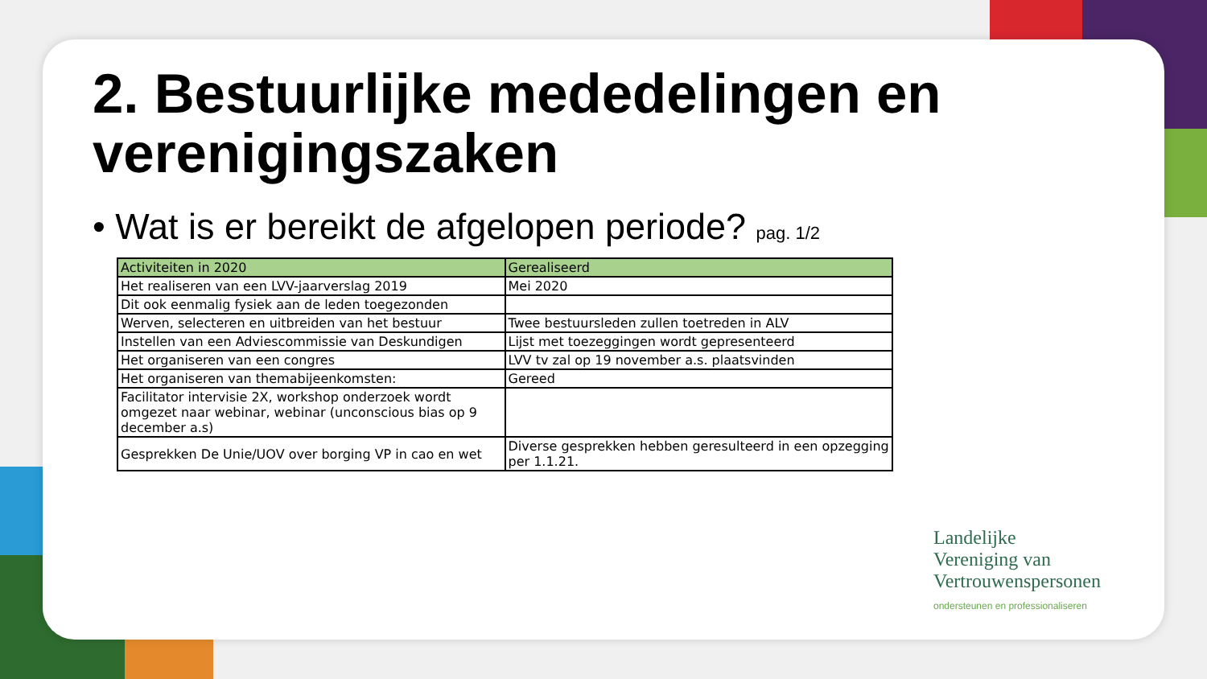2. Bestuurlijke mededelingen en verenigingszaken
• Wat is er bereikt de afgelopen periode? pag. 1/2
| Activiteiten in 2020 | Gerealiseerd |
| --- | --- |
| Het realiseren van een LVV-jaarverslag 2019 | Mei 2020 |
| Dit ook eenmalig fysiek aan de leden toegezonden | |
| Werven, selecteren en uitbreiden van het bestuur | Twee bestuursleden zullen toetreden in ALV |
| Instellen van een Adviescommissie van Deskundigen | Lijst met toezeggingen wordt gepresenteerd |
| Het organiseren van een congres | LVV tv zal op 19 november a.s. plaatsvinden |
| Het organiseren van themabijeenkomsten: | Gereed |
| Facilitator intervisie 2X, workshop onderzoek wordt omgezet naar webinar, webinar (unconscious bias op 9 december a.s) | |
| Gesprekken De Unie/UOV over borging VP in cao en wet | Diverse gesprekken hebben geresulteerd in een opzegging per 1.1.21. |
Landelijke
Vereniging van
Vertrouwenspersonen
ondersteunen en professionaliseren